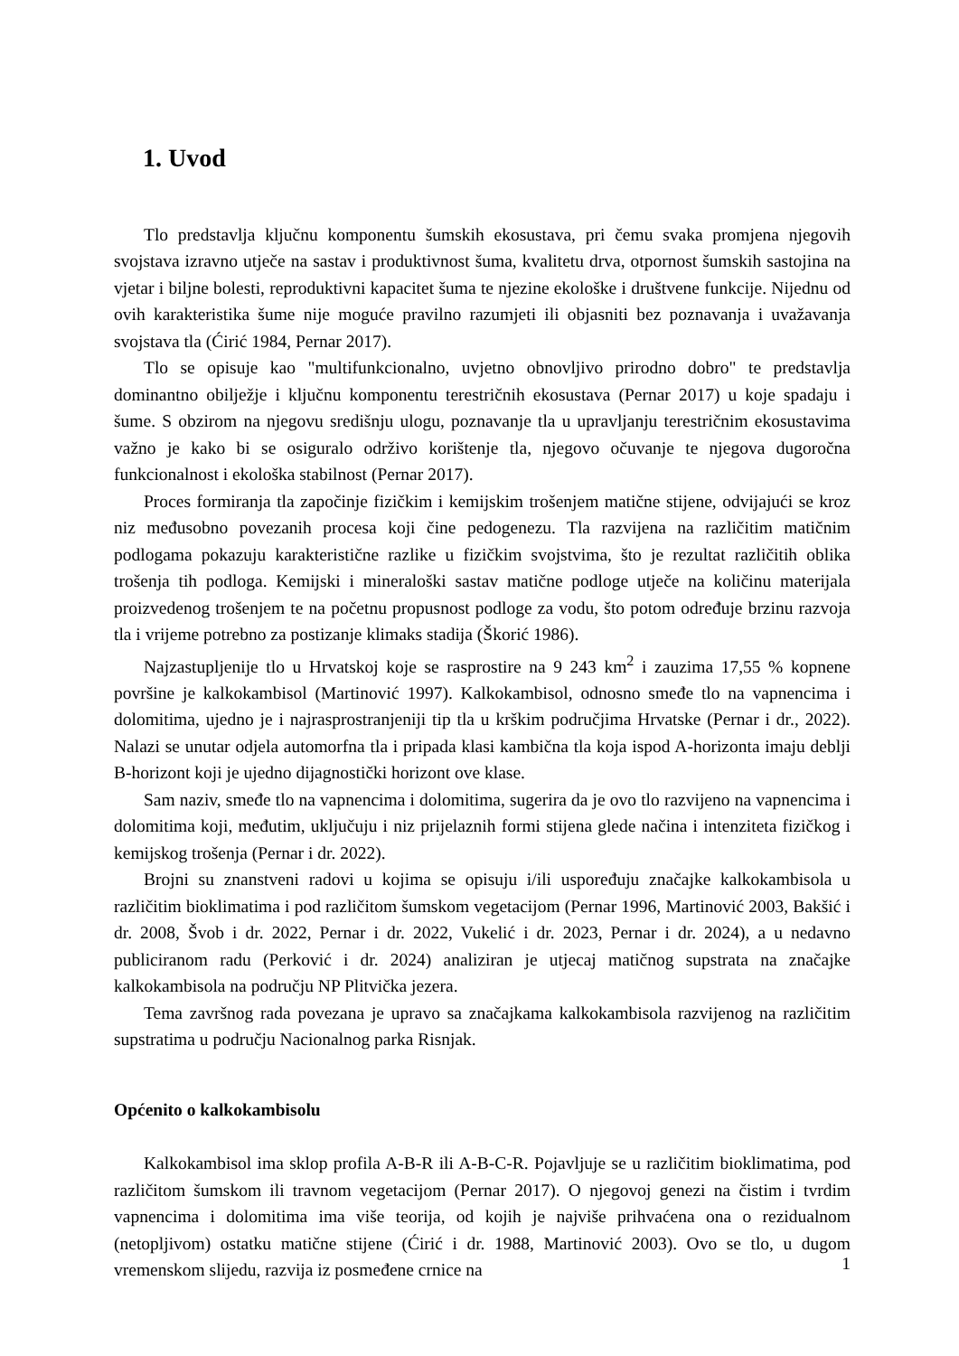1. Uvod
Tlo predstavlja ključnu komponentu šumskih ekosustava, pri čemu svaka promjena njegovih svojstava izravno utječe na sastav i produktivnost šuma, kvalitetu drva, otpornost šumskih sastojina na vjetar i biljne bolesti, reproduktivni kapacitet šuma te njezine ekološke i društvene funkcije. Nijednu od ovih karakteristika šume nije moguće pravilno razumjeti ili objasniti bez poznavanja i uvažavanja svojstava tla (Ćirić 1984, Pernar 2017).
Tlo se opisuje kao "multifunkcionalno, uvjetno obnovljivo prirodno dobro" te predstavlja dominantno obilježje i ključnu komponentu terestričnih ekosustava (Pernar 2017) u koje spadaju i šume. S obzirom na njegovu središnju ulogu, poznavanje tla u upravljanju terestričnim ekosustavima važno je kako bi se osiguralo održivo korištenje tla, njegovo očuvanje te njegova dugoročna funkcionalnost i ekološka stabilnost (Pernar 2017).
Proces formiranja tla započinje fizičkim i kemijskim trošenjem matične stijene, odvijajući se kroz niz međusobno povezanih procesa koji čine pedogenezu. Tla razvijena na različitim matičnim podlogama pokazuju karakteristične razlike u fizičkim svojstvima, što je rezultat različitih oblika trošenja tih podloga. Kemijski i mineraloški sastav matične podloge utječe na količinu materijala proizvedenog trošenjem te na početnu propusnost podloge za vodu, što potom određuje brzinu razvoja tla i vrijeme potrebno za postizanje klimaks stadija (Škorić 1986).
Najzastupljenije tlo u Hrvatskoj koje se rasprostire na 9 243 km<sup>2</sup> i zauzima 17,55 % kopnene površine je kalkokambisol (Martinović 1997). Kalkokambisol, odnosno smeđe tlo na vapnencima i dolomitima, ujedno je i najrasprostranjeniji tip tla u krškim područjima Hrvatske (Pernar i dr., 2022). Nalazi se unutar odjela automorfna tla i pripada klasi kambična tla koja ispod A-horizonta imaju deblji B-horizont koji je ujedno dijagnostički horizont ove klase.
Sam naziv, smeđe tlo na vapnencima i dolomitima, sugerira da je ovo tlo razvijeno na vapnencima i dolomitima koji, međutim, uključuju i niz prijelaznih formi stijena glede načina i intenziteta fizičkog i kemijskog trošenja (Pernar i dr. 2022).
Brojni su znanstveni radovi u kojima se opisuju i/ili uspoređuju značajke kalkokambisola u različitim bioklimatima i pod različitom šumskom vegetacijom (Pernar 1996, Martinović 2003, Bakšić i dr. 2008, Švob i dr. 2022, Pernar i dr. 2022, Vukelić i dr. 2023, Pernar i dr. 2024), a u nedavno publiciranom radu (Perković i dr. 2024) analiziran je utjecaj matičnog supstrata na značajke kalkokambisola na području NP Plitvička jezera.
Tema završnog rada povezana je upravo sa značajkama kalkokambisola razvijenog na različitim supstratima u području Nacionalnog parka Risnjak.
Općenito o kalkokambisolu
Kalkokambisol ima sklop profila A-B-R ili A-B-C-R. Pojavljuje se u različitim bioklimatima, pod različitom šumskom ili travnom vegetacijom (Pernar 2017). O njegovoj genezi na čistim i tvrdim vapnencima i dolomitima ima više teorija, od kojih je najviše prihvaćena ona o rezidualnom (netopljivom) ostatku matične stijene (Ćirić i dr. 1988, Martinović 2003). Ovo se tlo, u dugom vremenskom slijedu, razvija iz posmeđene crnice na
1